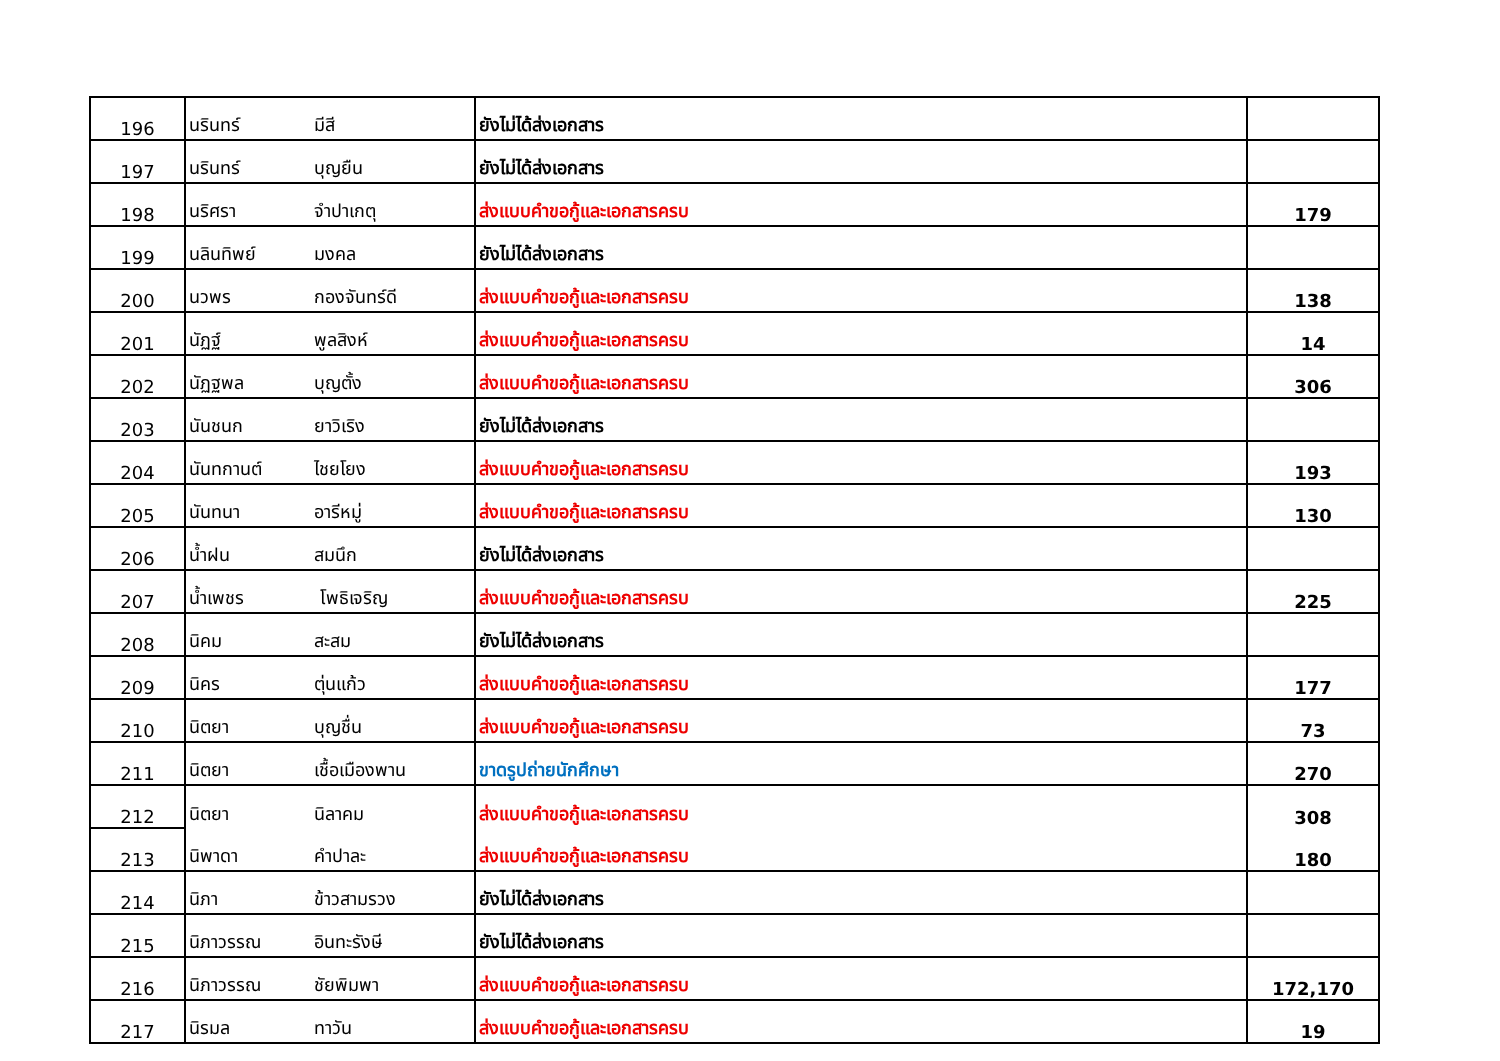| 196 | นรินทร์ | มีสี | ยังไม่ได้ส่งเอกสาร | |
| 197 | นรินทร์ | บุญยืน | ยังไม่ได้ส่งเอกสาร | |
| 198 | นริศรา | จำปาเกตุ | ส่งแบบคำขอกู้และเอกสารครบ | 179 |
| 199 | นลินทิพย์ | มงคล | ยังไม่ได้ส่งเอกสาร | |
| 200 | นวพร | กองจันทร์ดี | ส่งแบบคำขอกู้และเอกสารครบ | 138 |
| 201 | นัฏฐ์ | พูลสิงห์ | ส่งแบบคำขอกู้และเอกสารครบ | 14 |
| 202 | นัฏฐพล | บุญตั้ง | ส่งแบบคำขอกู้และเอกสารครบ | 306 |
| 203 | นันชนก | ยาวิเริง | ยังไม่ได้ส่งเอกสาร | |
| 204 | นันทกานต์ | ไชยโยง | ส่งแบบคำขอกู้และเอกสารครบ | 193 |
| 205 | นันทนา | อารีหมู่ | ส่งแบบคำขอกู้และเอกสารครบ | 130 |
| 206 | น้ำฝน | สมนึก | ยังไม่ได้ส่งเอกสาร | |
| 207 | น้ำเพชร | โพธิเจริญ | ส่งแบบคำขอกู้และเอกสารครบ | 225 |
| 208 | นิคม | สะสม | ยังไม่ได้ส่งเอกสาร | |
| 209 | นิคร | ตุ่นแก้ว | ส่งแบบคำขอกู้และเอกสารครบ | 177 |
| 210 | นิตยา | บุญชื่น | ส่งแบบคำขอกู้และเอกสารครบ | 73 |
| 211 | นิตยา | เชื้อเมืองพาน | ขาดรูปถ่ายนักศึกษา | 270 |
| 212 | นิตยา | นิลาคม | ส่งแบบคำขอกู้และเอกสารครบ | 308 |
| 213 | นิพาดา | คำปาละ | ส่งแบบคำขอกู้และเอกสารครบ | 180 |
| 214 | นิภา | ข้าวสามรวง | ยังไม่ได้ส่งเอกสาร | |
| 215 | นิภาวรรณ | อินทะรังษี | ยังไม่ได้ส่งเอกสาร | |
| 216 | นิภาวรรณ | ชัยพิมพา | ส่งแบบคำขอกู้และเอกสารครบ | 172,170 |
| 217 | นิรมล | ทาวัน | ส่งแบบคำขอกู้และเอกสารครบ | 19 |